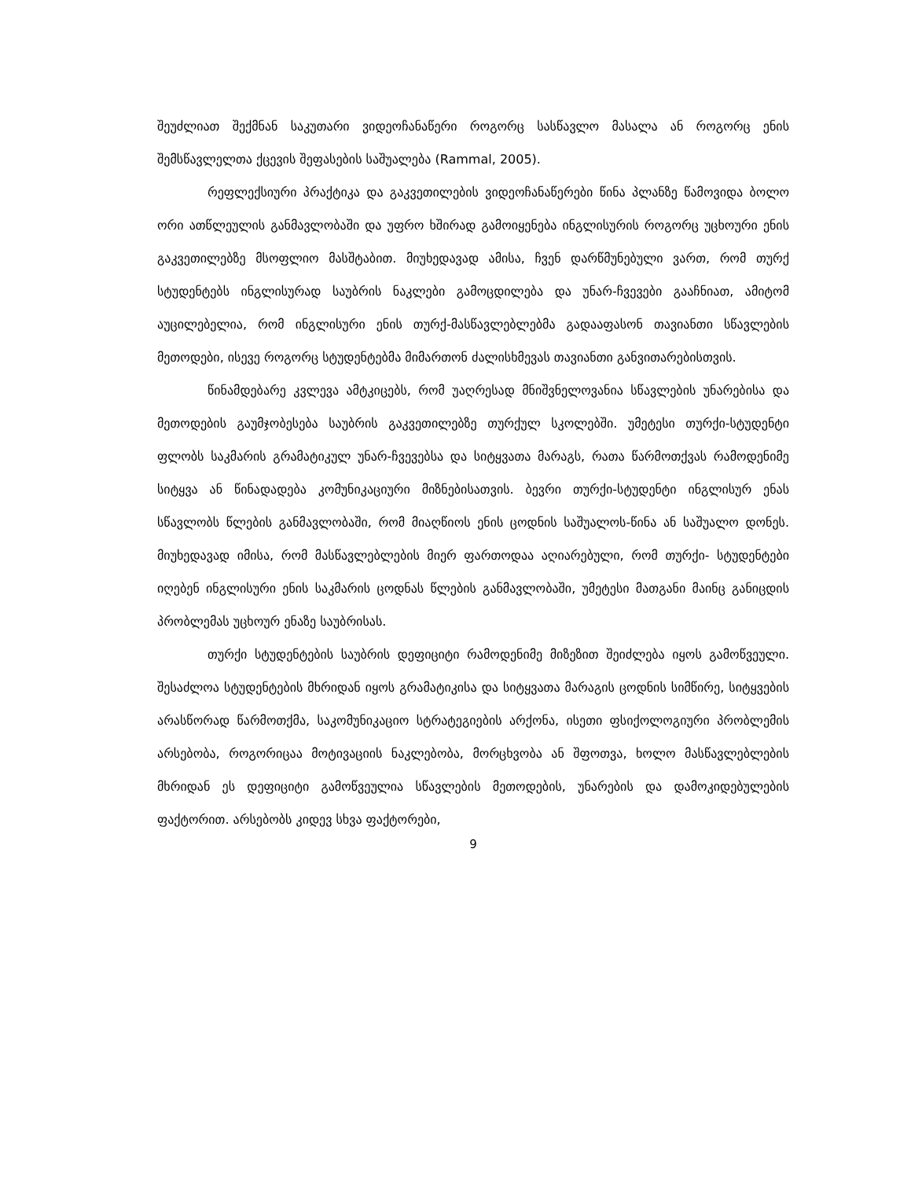შეუძლიათ შექმნან საკუთარი ვიდეოჩანაწერი როგორც სასწავლო მასალა ან როგორც ენის შემსწავლელთა ქცევის შეფასების საშუალება (Rammal, 2005).
რეფლექსიური პრაქტიკა და გაკვეთილების ვიდეოჩანაწერები წინა პლანზე წამოვიდა ბოლო ორი ათწლეულის განმავლობაში და უფრო ხშირად გამოიყენება ინგლისურის როგორც უცხოური ენის გაკვეთილებზე მსოფლიო მასშტაბით. მიუხედავად ამისა, ჩვენ დარწმუნებული ვართ, რომ თურქ სტუდენტებს ინგლისურად საუბრის ნაკლები გამოცდილება და უნარ-ჩვევები გააჩნიათ, ამიტომ აუცილებელია, რომ ინგლისური ენის თურქ-მასწავლებლებმა გადააფასონ თავიანთი სწავლების მეთოდები, ისევე როგორც სტუდენტებმა მიმართონ ძალისხმევას თავიანთი განვითარებისთვის.
წინამდებარე კვლევა ამტკიცებს, რომ უაღრესად მნიშვნელოვანია სწავლების უნარებისა და მეთოდების გაუმჯობესება საუბრის გაკვეთილებზე თურქულ სკოლებში. უმეტესი თურქი-სტუდენტი ფლობს საკმარის გრამატიკულ უნარ-ჩვევებსა და სიტყვათა მარაგს, რათა წარმოთქვას რამოდენიმე სიტყვა ან წინადადება კომუნიკაციური მიზნებისათვის. ბევრი თურქი-სტუდენტი ინგლისურ ენას სწავლობს წლების განმავლობაში, რომ მიაღწიოს ენის ცოდნის საშუალოს-წინა ან საშუალო დონეს. მიუხედავად იმისა, რომ მასწავლებლების მიერ ფართოდაა აღიარებული, რომ თურქი- სტუდენტები იღებენ ინგლისური ენის საკმარის ცოდნას წლების განმავლობაში, უმეტესი მათგანი მაინც განიცდის პრობლემას უცხოურ ენაზე საუბრისას.
თურქი სტუდენტების საუბრის დეფიციტი რამოდენიმე მიზეზით შეიძლება იყოს გამოწვეული. შესაძლოა სტუდენტების მხრიდან იყოს გრამატიკისა და სიტყვათა მარაგის ცოდნის სიმწირე, სიტყვების არასწორად წარმოთქმა, საკომუნიკაციო სტრატეგიების არქონა, ისეთი ფსიქოლოგიური პრობლემის არსებობა, როგორიცაა მოტივაციის ნაკლებობა, მორცხვობა ან შფოთვა, ხოლო მასწავლებლების მხრიდან ეს დეფიციტი გამოწვეულია სწავლების მეთოდების, უნარების და დამოკიდებულების ფაქტორით. არსებობს კიდევ სხვა ფაქტორები,
9